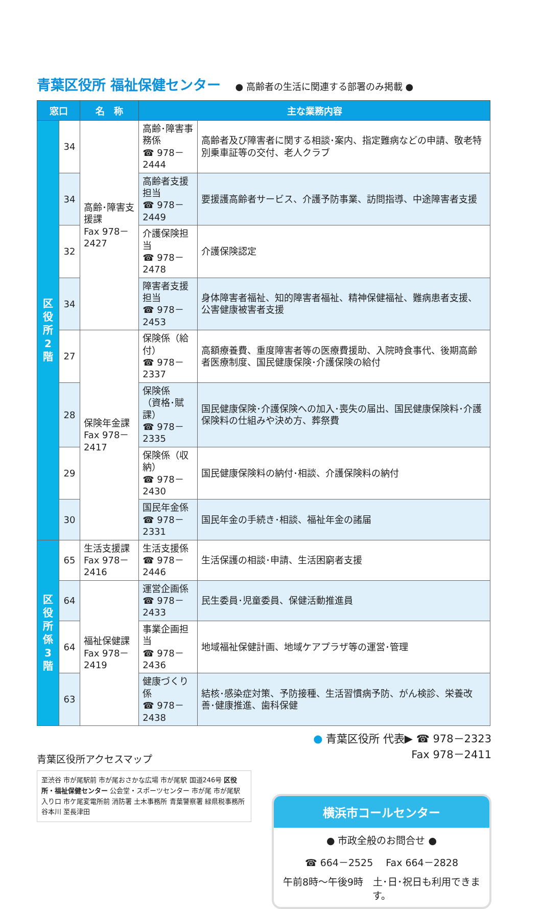青葉区役所 福祉保健センター ● 高齢者の生活に関連する部署のみ掲載 ●
| 窓口 | | 名 称 | 主な業務内容 | |
| --- | --- | --- | --- | --- |
| 区役所2階 | 34 | 高齢･障害支援課 Fax 978－2427 | 高齢･障害事務係 ☎ 978－2444 | 高齢者及び障害者に関する相談･案内、指定難病などの申請、敬老特別乗車証等の交付、老人クラブ |
| | 34 | | 高齢者支援担当 ☎ 978－2449 | 要援護高齢者サービス、介護予防事業、訪問指導、中途障害者支援 |
| | 32 | | 介護保険担当 ☎ 978－2478 | 介護保険認定 |
| | 34 | | 障害者支援担当 ☎ 978－2453 | 身体障害者福祉、知的障害者福祉、精神保健福祉、難病患者支援、公害健康被害者支援 |
| | 27 | 保険年金課 Fax 978－2417 | 保険係（給付） ☎ 978－2337 | 高額療養費、重度障害者等の医療費援助、入院時食事代、後期高齢者医療制度、国民健康保険･介護保険の給付 |
| | 28 | | 保険係 （資格･賦課） ☎ 978－2335 | 国民健康保険･介護保険への加入･喪失の届出、国民健康保険料･介護保険料の仕組みや決め方、葬祭費 |
| | 29 | | 保険係（収納） ☎ 978－2430 | 国民健康保険料の納付･相談、介護保険料の納付 |
| | 30 | | 国民年金係 ☎ 978－2331 | 国民年金の手続き･相談、福祉年金の諸届 |
| 区役所係3階 | 65 | 生活支援課 Fax 978－2416 | 生活支援係 ☎ 978－2446 | 生活保護の相談･申請、生活困窮者支援 |
| | 64 | 福祉保健課 Fax 978－2419 | 運営企画係 ☎ 978－2433 | 民生委員･児童委員、保健活動推進員 |
| | 64 | | 事業企画担当 ☎ 978－2436 | 地域福祉保健計画、地域ケアプラザ等の運営･管理 |
| | 63 | | 健康づくり係 ☎ 978－2438 | 結核･感染症対策、予防接種、生活習慣病予防、がん検診、栄養改善･健康推進、歯科保健 |
青葉区役所アクセスマップ
至渋谷 市が尾駅前 市が尾おさかな広場 市が尾駅 国道246号 区役所・福祉保健センター 公会堂・スポーツセンター 市が尾 市が尾駅入り口 市ケ尾変電所前 消防署 土木事務所 青葉警察署 緑県税事務所 谷本川 至長津田
● 青葉区役所 代表▶ ☎ 978－2323
Fax 978－2411
横浜市コールセンター
● 市政全般のお問合せ ●
☎ 664－2525　 Fax 664－2828
午前8時〜午後9時　土･日･祝日も利用できます。